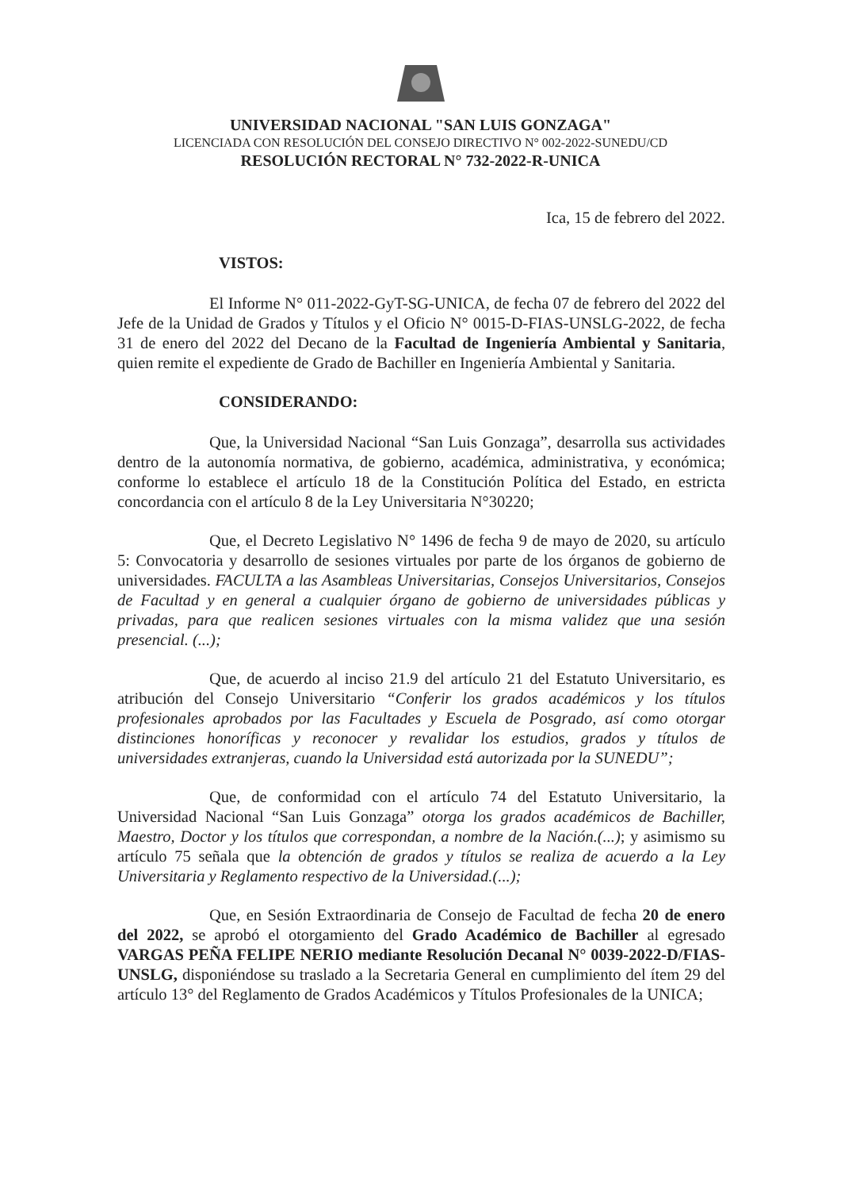UNIVERSIDAD NACIONAL "SAN LUIS GONZAGA"
LICENCIADA CON RESOLUCIÓN DEL CONSEJO DIRECTIVO N° 002-2022-SUNEDU/CD
RESOLUCIÓN RECTORAL N° 732-2022-R-UNICA
Ica, 15 de febrero del 2022.
VISTOS:
El Informe N° 011-2022-GyT-SG-UNICA, de fecha 07 de febrero del 2022 del Jefe de la Unidad de Grados y Títulos y el Oficio N° 0015-D-FIAS-UNSLG-2022, de fecha 31 de enero del 2022 del Decano de la Facultad de Ingeniería Ambiental y Sanitaria, quien remite el expediente de Grado de Bachiller en Ingeniería Ambiental y Sanitaria.
CONSIDERANDO:
Que, la Universidad Nacional “San Luis Gonzaga”, desarrolla sus actividades dentro de la autonomía normativa, de gobierno, académica, administrativa, y económica; conforme lo establece el artículo 18 de la Constitución Política del Estado, en estricta concordancia con el artículo 8 de la Ley Universitaria N°30220;
Que, el Decreto Legislativo N° 1496 de fecha 9 de mayo de 2020, su artículo 5: Convocatoria y desarrollo de sesiones virtuales por parte de los órganos de gobierno de universidades. FACULTA a las Asambleas Universitarias, Consejos Universitarios, Consejos de Facultad y en general a cualquier órgano de gobierno de universidades públicas y privadas, para que realicen sesiones virtuales con la misma validez que una sesión presencial. (...);
Que, de acuerdo al inciso 21.9 del artículo 21 del Estatuto Universitario, es atribución del Consejo Universitario “Conferir los grados académicos y los títulos profesionales aprobados por las Facultades y Escuela de Posgrado, así como otorgar distinciones honoríficas y reconocer y revalidar los estudios, grados y títulos de universidades extranjeras, cuando la Universidad está autorizada por la SUNEDU”;
Que, de conformidad con el artículo 74 del Estatuto Universitario, la Universidad Nacional “San Luis Gonzaga” otorga los grados académicos de Bachiller, Maestro, Doctor y los títulos que correspondan, a nombre de la Nación.(...); y asimismo su artículo 75 señala que la obtención de grados y títulos se realiza de acuerdo a la Ley Universitaria y Reglamento respectivo de la Universidad.(...);
Que, en Sesión Extraordinaria de Consejo de Facultad de fecha 20 de enero del 2022, se aprobó el otorgamiento del Grado Académico de Bachiller al egresado VARGAS PEÑA FELIPE NERIO mediante Resolución Decanal N° 0039-2022-D/FIAS-UNSLG, disponiéndose su traslado a la Secretaria General en cumplimiento del ítem 29 del artículo 13° del Reglamento de Grados Académicos y Títulos Profesionales de la UNICA;